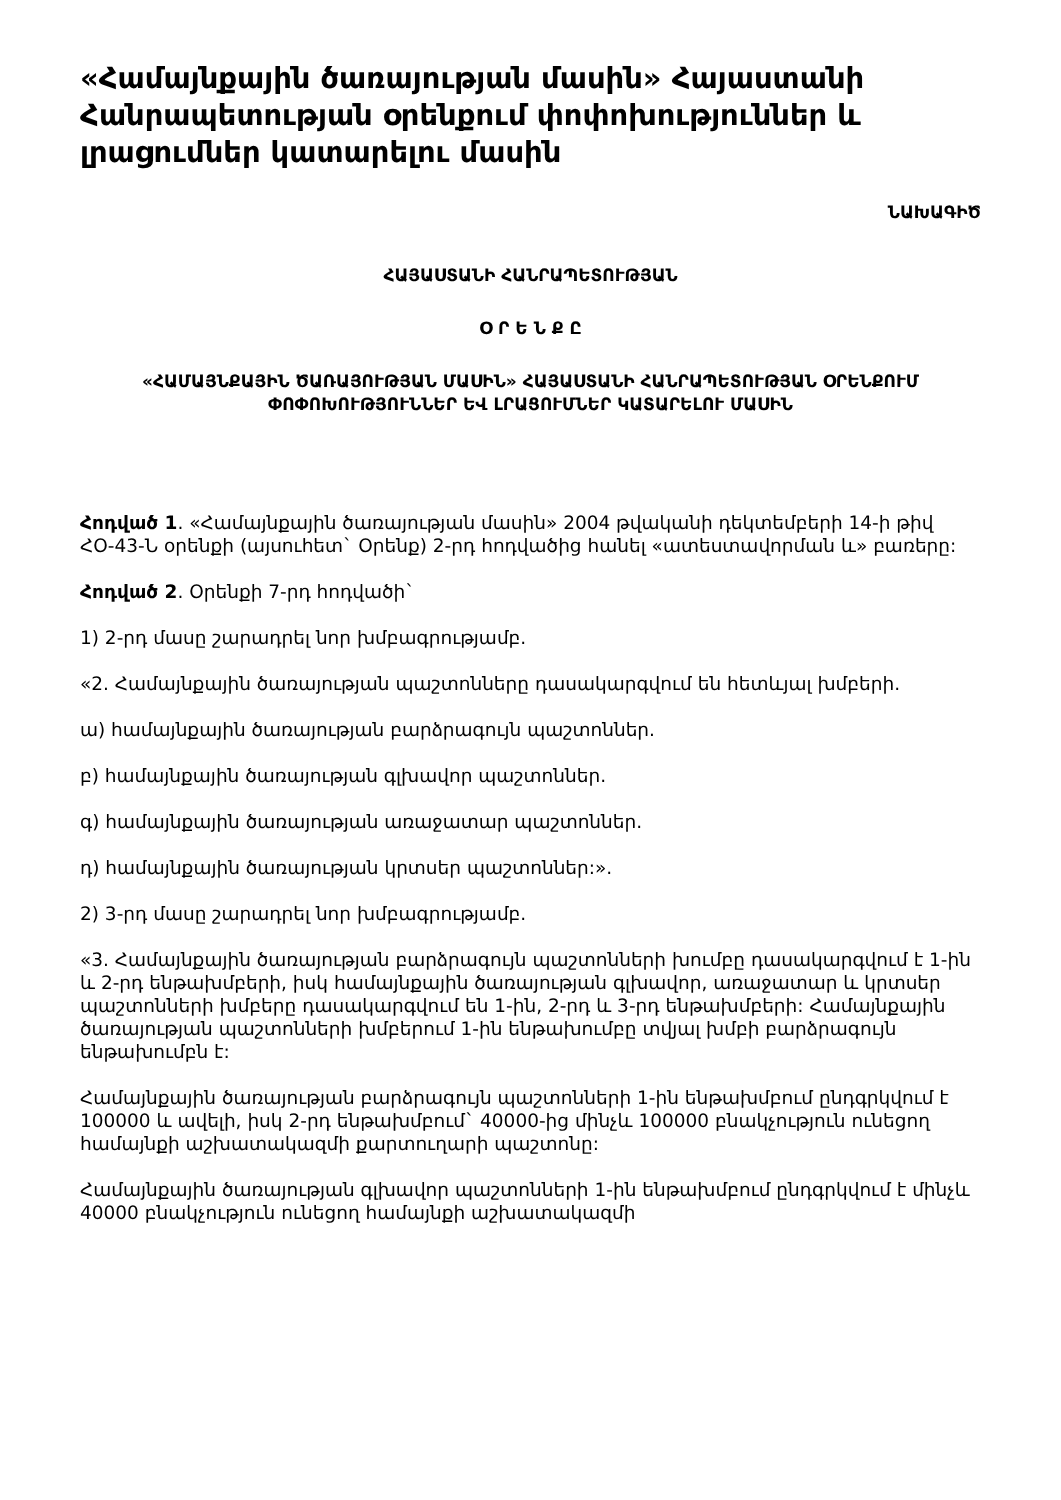«Համայնքային ծառայության մասին» Հայաստանի Հանրապետության օրենքում փոփոխություններ և լրացումներ կատարելու մասին
ՆԱԽԱԳԻԾ
ՀԱՅԱՍՏԱՆԻ ՀԱՆՐԱՊԵՏՈՒԹՅԱՆ
Օ Ր Ե Ն Ք Ը
«ՀԱՄԱՅՆՔԱՅԻՆ ԾԱՌԱՅՈՒԹՅԱՆ ՄԱՍԻՆ» ՀԱՅԱՍՏԱՆԻ ՀԱՆՐԱՊԵՏՈՒԹՅԱՆ ՕՐԵՆՔՈՒՄ ՓՈՓՈԽՈՒԹՅՈՒՆՆԵՐ ԵՎ ԼՐԱՑՈՒՄՆԵՐ ԿԱՏԱՐԵԼՈՒ ՄԱՍԻՆ
Հոդված 1. «Համայնքային ծառայության մասին» 2004 թվականի դեկտեմբերի 14-ի թիվ ՀՕ-43-Ն օրենքի (այսուհետ` Օրենք) 2-րդ հոդվածից հանել «ատեստավորման և» բառերը:
Հոդված 2. Օրենքի 7-րդ հոդվածի`
1) 2-րդ մասը շարադրել նոր խմբագրությամբ.
«2. Համայնքային ծառայության պաշտոնները դասակարգվում են հետևյալ խմբերի.
ա) համայնքային ծառայության բարձրագույն պաշտոններ.
բ) համայնքային ծառայության գլխավոր պաշտոններ.
գ) համայնքային ծառայության առաջատար պաշտոններ.
դ) համայնքային ծառայության կրտսեր պաշտոններ:».
2) 3-րդ մասը շարադրել նոր խմբագրությամբ.
«3. Համայնքային ծառայության բարձրագույն պաշտոնների խումբը դասակարգվում է 1-ին և 2-րդ ենթախմբերի, իսկ համայնքային ծառայության գլխավոր, առաջատար և կրտսեր պաշտոնների խմբերը դասակարգվում են 1-ին, 2-րդ և 3-րդ ենթախմբերի: Համայնքային ծառայության պաշտոնների խմբերում 1-ին ենթախումբը տվյալ խմբի բարձրագույն ենթախումբն է:
Համայնքային ծառայության բարձրագույն պաշտոնների 1-ին ենթախմբում ընդգրկվում է 100000 և ավելի, իսկ 2-րդ ենթախմբում` 40000-ից մինչև 100000 բնակչություն ունեցող համայնքի աշխատակազմի քարտուղարի պաշտոնը:
Համայնքային ծառայության գլխավոր պաշտոնների 1-ին ենթախմբում ընդգրկվում է մինչև 40000 բնակչություն ունեցող համայնքի աշխատակազմի